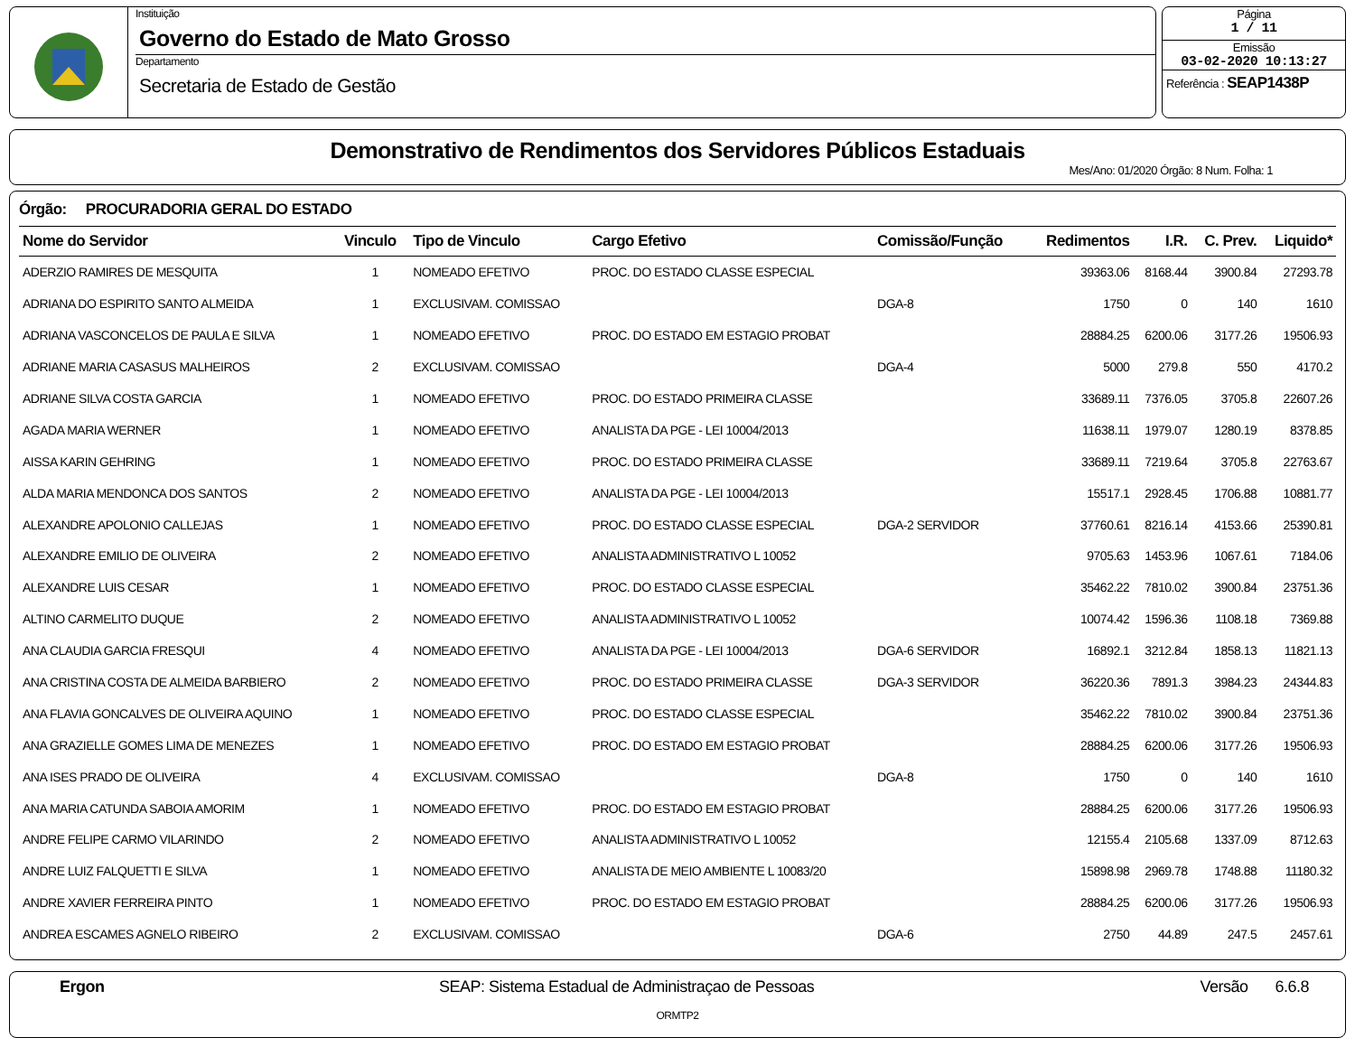Instituição
Governo do Estado de Mato Grosso
Departamento
Secretaria de Estado de Gestão
Página
1 / 11
Emissão
03-02-2020 10:13:27
Referência : SEAP1438P
Demonstrativo de Rendimentos dos Servidores Públicos Estaduais
Mes/Ano: 01/2020 Órgão: 8 Num. Folha: 1
Órgão: PROCURADORIA GERAL DO ESTADO
| Nome do Servidor | Vinculo | Tipo de Vinculo | Cargo Efetivo | Comissão/Função | Redimentos | I.R. | C. Prev. | Liquido* |
| --- | --- | --- | --- | --- | --- | --- | --- | --- |
| ADERZIO RAMIRES DE MESQUITA | 1 | NOMEADO EFETIVO | PROC. DO ESTADO CLASSE ESPECIAL | | 39363.06 | 8168.44 | 3900.84 | 27293.78 |
| ADRIANA DO ESPIRITO SANTO ALMEIDA | 1 | EXCLUSIVAM. COMISSAO | | DGA-8 | 1750 | 0 | 140 | 1610 |
| ADRIANA VASCONCELOS DE PAULA E SILVA | 1 | NOMEADO EFETIVO | PROC. DO ESTADO EM ESTAGIO PROBAT | | 28884.25 | 6200.06 | 3177.26 | 19506.93 |
| ADRIANE MARIA CASASUS MALHEIROS | 2 | EXCLUSIVAM. COMISSAO | | DGA-4 | 5000 | 279.8 | 550 | 4170.2 |
| ADRIANE SILVA COSTA GARCIA | 1 | NOMEADO EFETIVO | PROC. DO ESTADO PRIMEIRA CLASSE | | 33689.11 | 7376.05 | 3705.8 | 22607.26 |
| AGADA MARIA WERNER | 1 | NOMEADO EFETIVO | ANALISTA DA PGE - LEI 10004/2013 | | 11638.11 | 1979.07 | 1280.19 | 8378.85 |
| AISSA KARIN GEHRING | 1 | NOMEADO EFETIVO | PROC. DO ESTADO PRIMEIRA CLASSE | | 33689.11 | 7219.64 | 3705.8 | 22763.67 |
| ALDA MARIA MENDONCA DOS SANTOS | 2 | NOMEADO EFETIVO | ANALISTA DA PGE - LEI 10004/2013 | | 15517.1 | 2928.45 | 1706.88 | 10881.77 |
| ALEXANDRE APOLONIO CALLEJAS | 1 | NOMEADO EFETIVO | PROC. DO ESTADO CLASSE ESPECIAL | DGA-2 SERVIDOR | 37760.61 | 8216.14 | 4153.66 | 25390.81 |
| ALEXANDRE EMILIO DE OLIVEIRA | 2 | NOMEADO EFETIVO | ANALISTA ADMINISTRATIVO L 10052 | | 9705.63 | 1453.96 | 1067.61 | 7184.06 |
| ALEXANDRE LUIS CESAR | 1 | NOMEADO EFETIVO | PROC. DO ESTADO CLASSE ESPECIAL | | 35462.22 | 7810.02 | 3900.84 | 23751.36 |
| ALTINO CARMELITO DUQUE | 2 | NOMEADO EFETIVO | ANALISTA ADMINISTRATIVO L 10052 | | 10074.42 | 1596.36 | 1108.18 | 7369.88 |
| ANA CLAUDIA GARCIA FRESQUI | 4 | NOMEADO EFETIVO | ANALISTA DA PGE - LEI 10004/2013 | DGA-6 SERVIDOR | 16892.1 | 3212.84 | 1858.13 | 11821.13 |
| ANA CRISTINA COSTA DE ALMEIDA BARBIERO | 2 | NOMEADO EFETIVO | PROC. DO ESTADO PRIMEIRA CLASSE | DGA-3 SERVIDOR | 36220.36 | 7891.3 | 3984.23 | 24344.83 |
| ANA FLAVIA GONCALVES DE OLIVEIRA AQUINO | 1 | NOMEADO EFETIVO | PROC. DO ESTADO CLASSE ESPECIAL | | 35462.22 | 7810.02 | 3900.84 | 23751.36 |
| ANA GRAZIELLE GOMES LIMA DE MENEZES | 1 | NOMEADO EFETIVO | PROC. DO ESTADO EM ESTAGIO PROBAT | | 28884.25 | 6200.06 | 3177.26 | 19506.93 |
| ANA ISES PRADO DE OLIVEIRA | 4 | EXCLUSIVAM. COMISSAO | | DGA-8 | 1750 | 0 | 140 | 1610 |
| ANA MARIA CATUNDA SABOIA AMORIM | 1 | NOMEADO EFETIVO | PROC. DO ESTADO EM ESTAGIO PROBAT | | 28884.25 | 6200.06 | 3177.26 | 19506.93 |
| ANDRE FELIPE CARMO VILARINDO | 2 | NOMEADO EFETIVO | ANALISTA ADMINISTRATIVO L 10052 | | 12155.4 | 2105.68 | 1337.09 | 8712.63 |
| ANDRE LUIZ FALQUETTI E SILVA | 1 | NOMEADO EFETIVO | ANALISTA DE MEIO AMBIENTE L 10083/20 | | 15898.98 | 2969.78 | 1748.88 | 11180.32 |
| ANDRE XAVIER FERREIRA PINTO | 1 | NOMEADO EFETIVO | PROC. DO ESTADO EM ESTAGIO PROBAT | | 28884.25 | 6200.06 | 3177.26 | 19506.93 |
| ANDREA ESCAMES AGNELO RIBEIRO | 2 | EXCLUSIVAM. COMISSAO | | DGA-6 | 2750 | 44.89 | 247.5 | 2457.61 |
Ergon SEAP: Sistema Estadual de Administraçao de Pessoas Versão 6.6.8
ORMTP2